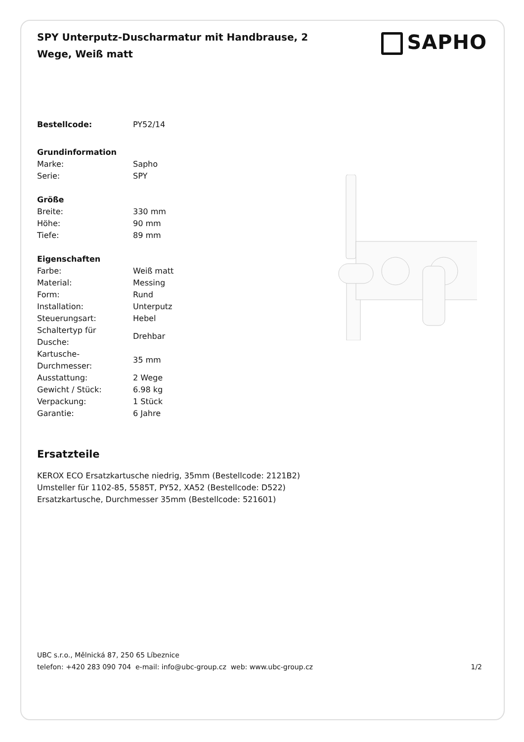SPY Unterputz-Duscharmatur mit Handbrause, 2 Wege, Weiß matt
SAPHO
| Bestellcode: | PY52/14 |
| Grundinformation | |
| Marke: | Sapho |
| Serie: | SPY |
| Größe | |
| Breite: | 330 mm |
| Höhe: | 90 mm |
| Tiefe: | 89 mm |
| Eigenschaften | |
| Farbe: | Weiß matt |
| Material: | Messing |
| Form: | Rund |
| Installation: | Unterputz |
| Steuerungsart: | Hebel |
| Schaltertyp für Dusche: | Drehbar |
| Kartusche- Durchmesser: | 35 mm |
| Ausstattung: | 2 Wege |
| Gewicht / Stück: | 6.98 kg |
| Verpackung: | 1 Stück |
| Garantie: | 6 Jahre |
Ersatzteile
KEROX ECO Ersatzkartusche niedrig, 35mm (Bestellcode: 2121B2)
Umsteller für 1102-85, 5585T, PY52, XA52 (Bestellcode: D522)
Ersatzkartusche, Durchmesser 35mm (Bestellcode: 521601)
UBC s.r.o., Mělnická 87, 250 65 Líbeznice
telefon: +420 283 090 704 e-mail: info@ubc-group.cz web: www.ubc-group.cz 1/2